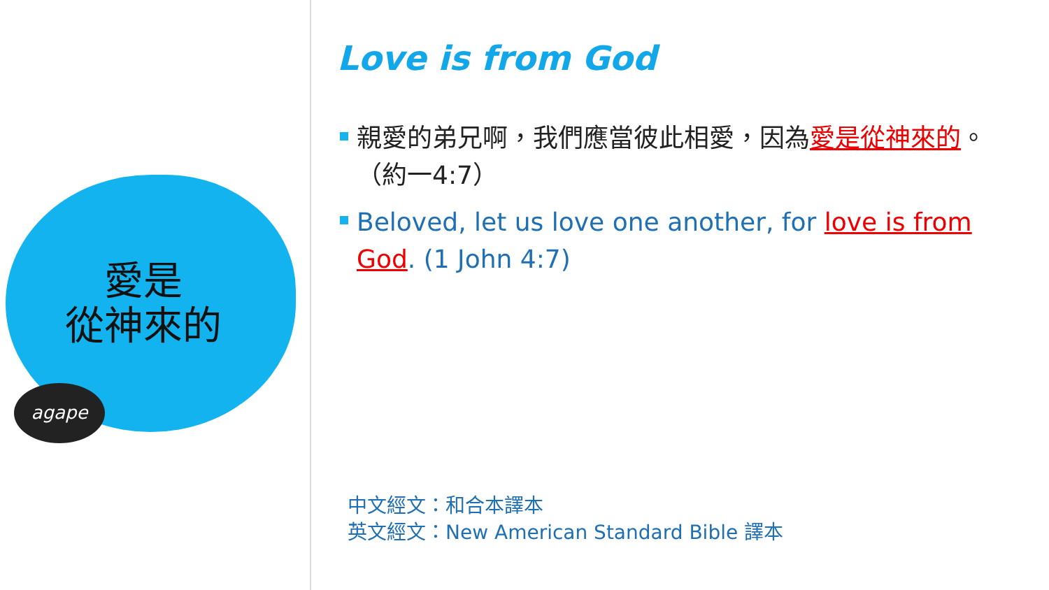愛是
從神來的
agape
Love is from God
親愛的弟兄啊，我們應當彼此相愛，因為愛是從神來的。（約一4:7）
Beloved, let us love one another, for love is from God. (1 John 4:7)
中文經文：和合本譯本
英文經文：New American Standard Bible 譯本